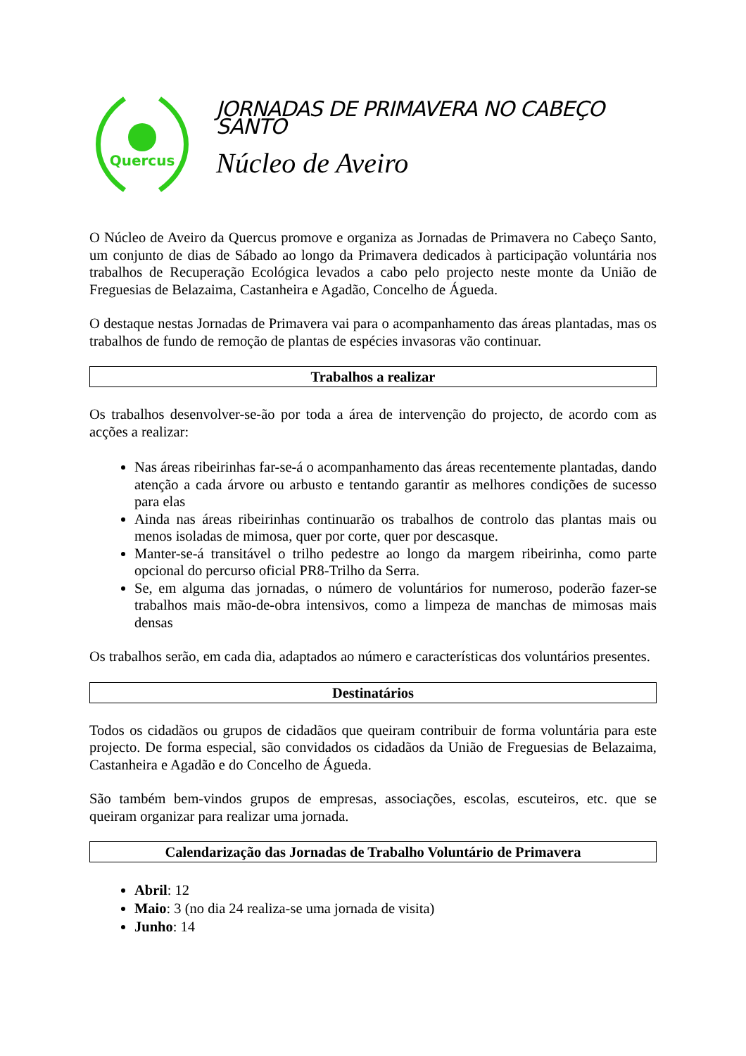Quercus
JORNADAS DE PRIMAVERA NO CABEÇO SANTO
Núcleo de Aveiro
O Núcleo de Aveiro da Quercus promove e organiza as Jornadas de Primavera no Cabeço Santo, um conjunto de dias de Sábado ao longo da Primavera dedicados à participação voluntária nos trabalhos de Recuperação Ecológica levados a cabo pelo projecto neste monte da União de Freguesias de Belazaima, Castanheira e Agadão, Concelho de Águeda.
O destaque nestas Jornadas de Primavera vai para o acompanhamento das áreas plantadas, mas os trabalhos de fundo de remoção de plantas de espécies invasoras vão continuar.
Trabalhos a realizar
Os trabalhos desenvolver-se-ão por toda a área de intervenção do projecto, de acordo com as acções a realizar:
Nas áreas ribeirinhas far-se-á o acompanhamento das áreas recentemente plantadas, dando atenção a cada árvore ou arbusto e tentando garantir as melhores condições de sucesso para elas
Ainda nas áreas ribeirinhas continuarão os trabalhos de controlo das plantas mais ou menos isoladas de mimosa, quer por corte, quer por descasque.
Manter-se-á transitável o trilho pedestre ao longo da margem ribeirinha, como parte opcional do percurso oficial PR8-Trilho da Serra.
Se, em alguma das jornadas, o número de voluntários for numeroso, poderão fazer-se trabalhos mais mão-de-obra intensivos, como a limpeza de manchas de mimosas mais densas
Os trabalhos serão, em cada dia, adaptados ao número e características dos voluntários presentes.
Destinatários
Todos os cidadãos ou grupos de cidadãos que queiram contribuir de forma voluntária para este projecto. De forma especial, são convidados os cidadãos da União de Freguesias de Belazaima, Castanheira e Agadão e do Concelho de Águeda.
São também bem-vindos grupos de empresas, associações, escolas, escuteiros, etc. que se queiram organizar para realizar uma jornada.
Calendarização das Jornadas de Trabalho Voluntário de Primavera
Abril: 12
Maio: 3 (no dia 24 realiza-se uma jornada de visita)
Junho: 14